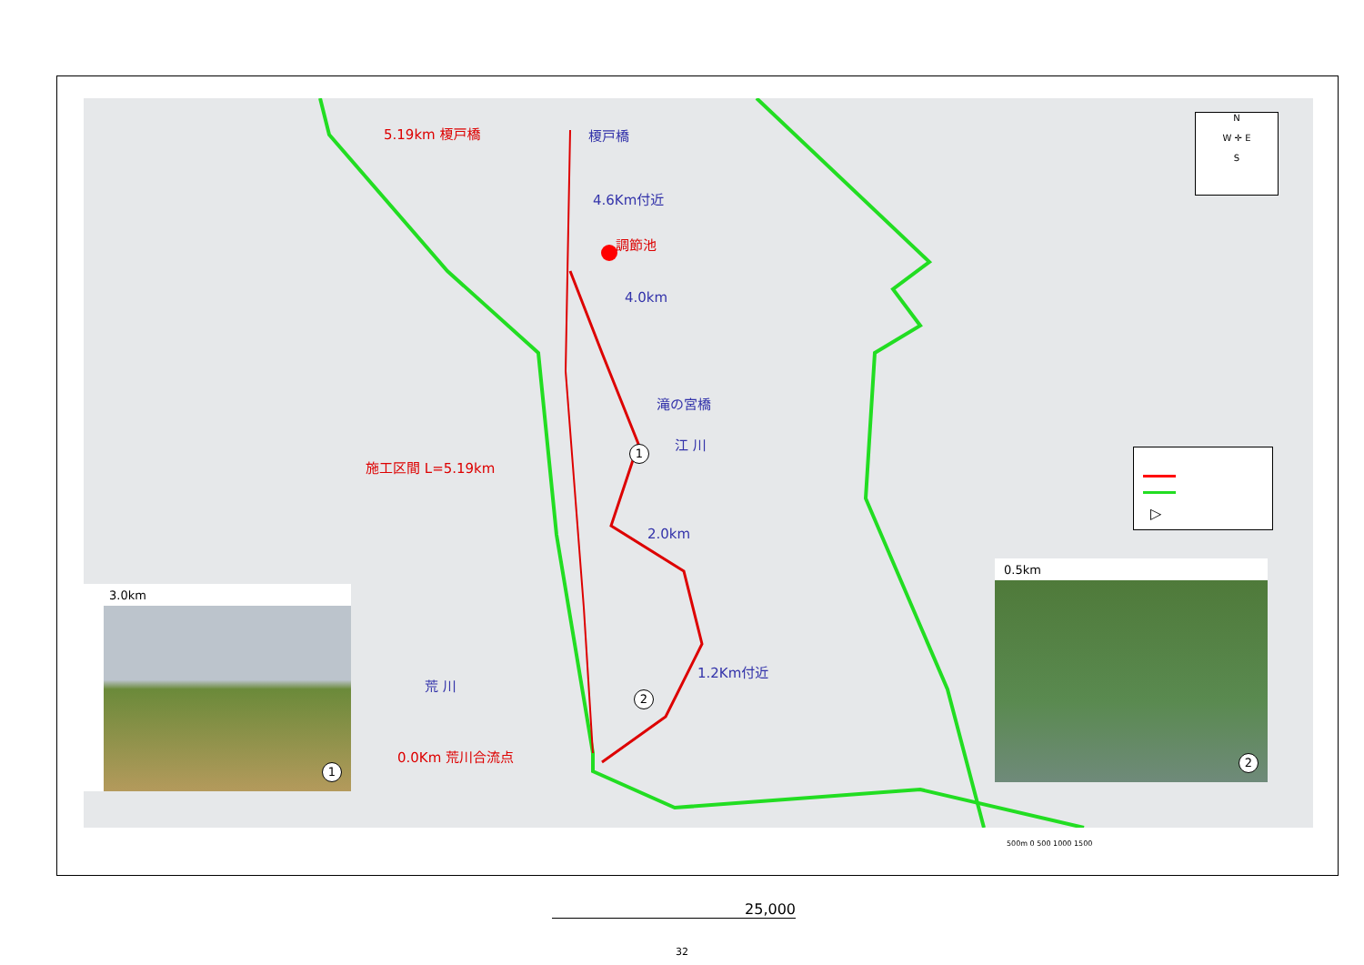5.19km 榎戸橋 榎戸橋
4.6Km付近
調節池
4.0km
滝の宮橋
江 川
施工区間 L=5.19km
2.0km
1.2Km付近
荒 川
0.0Km 荒川合流点
1
2
N
W ✛ E
S
▷
3.0km
1
0.5km
2
500m 0 500 1000 1500
25,000
32